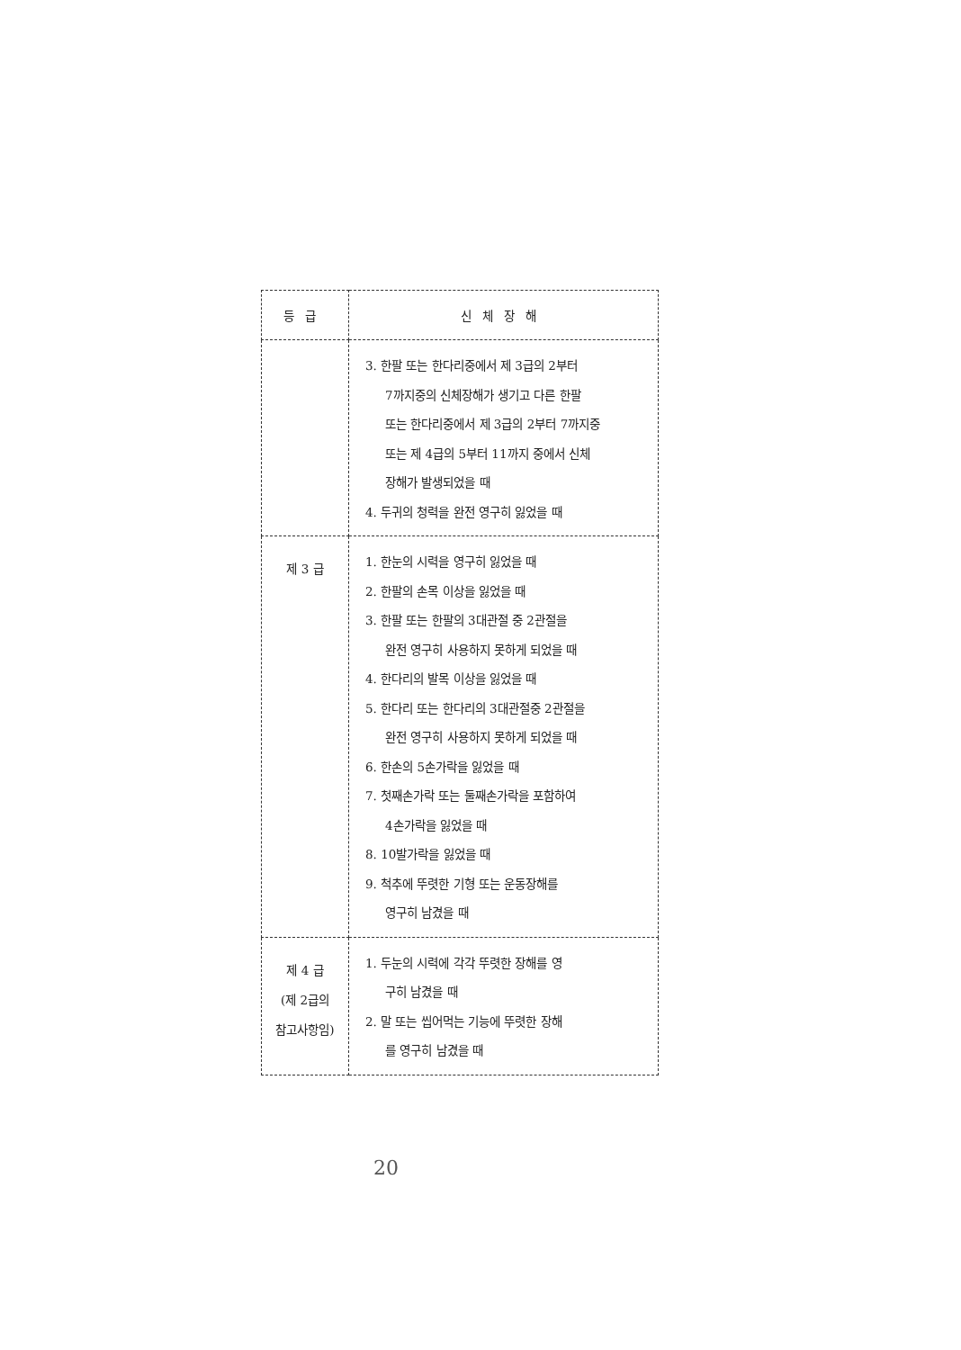| 등급 | 신체장해 |
| --- | --- |
| | 3. 한팔 또는 한다리중에서 제 3급의 2부터 7까지중의 신체장해가 생기고 다른 한팔 또는 한다리중에서 제 3급의 2부터 7까지중 또는 제 4급의 5부터 11까지 중에서 신체 장해가 발생되었을 때 4. 두귀의 청력을 완전 영구히 잃었을 때 |
| 제 3 급 | 1. 한눈의 시력을 영구히 잃었을 때 2. 한팔의 손목 이상을 잃었을 때 3. 한팔 또는 한팔의 3대관절 중 2관절을 완전 영구히 사용하지 못하게 되었을 때 4. 한다리의 발목 이상을 잃었을 때 5. 한다리 또는 한다리의 3대관절중 2관절을 완전 영구히 사용하지 못하게 되었을 때 6. 한손의 5손가락을 잃었을 때 7. 첫째손가락 또는 둘째손가락을 포함하여 4손가락을 잃었을 때 8. 10발가락을 잃었을 때 9. 척추에 뚜렷한 기형 또는 운동장해를 영구히 남겼을 때 |
| 제 4 급 (제 2급의 참고사항임) | 1. 두눈의 시력에 각각 뚜렷한 장해를 영 구히 남겼을 때 2. 말 또는 씹어먹는 기능에 뚜렷한 장해 를 영구히 남겼을 때 |
20